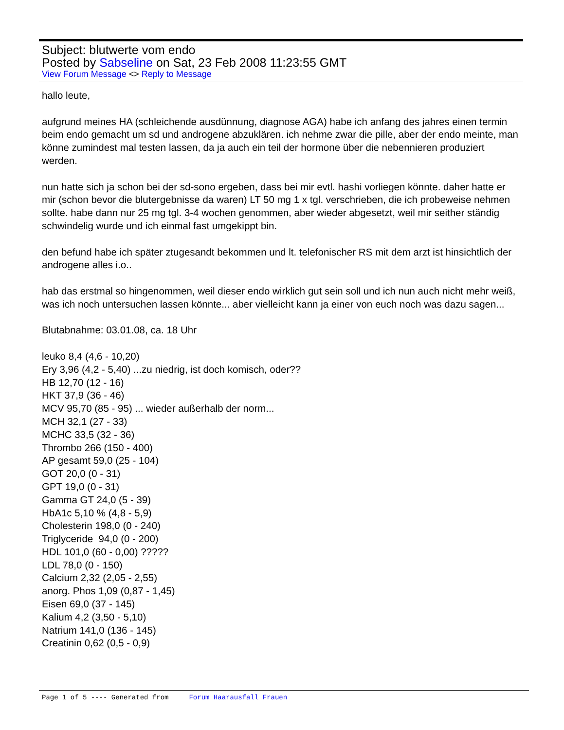Subject: blutwerte vom endo
Posted by Sabseline on Sat, 23 Feb 2008 11:23:55 GMT
View Forum Message <> Reply to Message
hallo leute,
aufgrund meines HA (schleichende ausdünnung, diagnose AGA) habe ich anfang des jahres einen termin beim endo gemacht um sd und androgene abzuklären. ich nehme zwar die pille, aber der endo meinte, man könne zumindest mal testen lassen, da ja auch ein teil der hormone über die nebennieren produziert werden.
nun hatte sich ja schon bei der sd-sono ergeben, dass bei mir evtl. hashi vorliegen könnte. daher hatte er mir (schon bevor die blutergebnisse da waren) LT 50 mg 1 x tgl. verschrieben, die ich probeweise nehmen sollte. habe dann nur 25 mg tgl. 3-4 wochen genommen, aber wieder abgesetzt, weil mir seither ständig schwindelig wurde und ich einmal fast umgekippt bin.
den befund habe ich später ztugesandt bekommen und lt. telefonischer RS mit dem arzt ist hinsichtlich der androgene alles i.o..
hab das erstmal so hingenommen, weil dieser endo wirklich gut sein soll und ich nun auch nicht mehr weiß, was ich noch untersuchen lassen könnte... aber vielleicht kann ja einer von euch noch was dazu sagen...
Blutabnahme: 03.01.08, ca. 18 Uhr
leuko 8,4 (4,6 - 10,20)
Ery 3,96 (4,2 - 5,40) ...zu niedrig, ist doch komisch, oder??
HB 12,70 (12 - 16)
HKT 37,9 (36 - 46)
MCV 95,70 (85 - 95) ... wieder außerhalb der norm...
MCH 32,1 (27 - 33)
MCHC 33,5 (32 - 36)
Thrombo 266 (150 - 400)
AP gesamt 59,0 (25 - 104)
GOT 20,0 (0 - 31)
GPT 19,0 (0 - 31)
Gamma GT 24,0 (5 - 39)
HbA1c 5,10 % (4,8 - 5,9)
Cholesterin 198,0 (0 - 240)
Triglyceride 94,0 (0 - 200)
HDL 101,0 (60 - 0,00) ?????
LDL 78,0 (0 - 150)
Calcium 2,32 (2,05 - 2,55)
anorg. Phos 1,09 (0,87 - 1,45)
Eisen 69,0 (37 - 145)
Kalium 4,2 (3,50 - 5,10)
Natrium 141,0 (136 - 145)
Creatinin 0,62 (0,5 - 0,9)
Page 1 of 5 ---- Generated from Forum Haarausfall Frauen